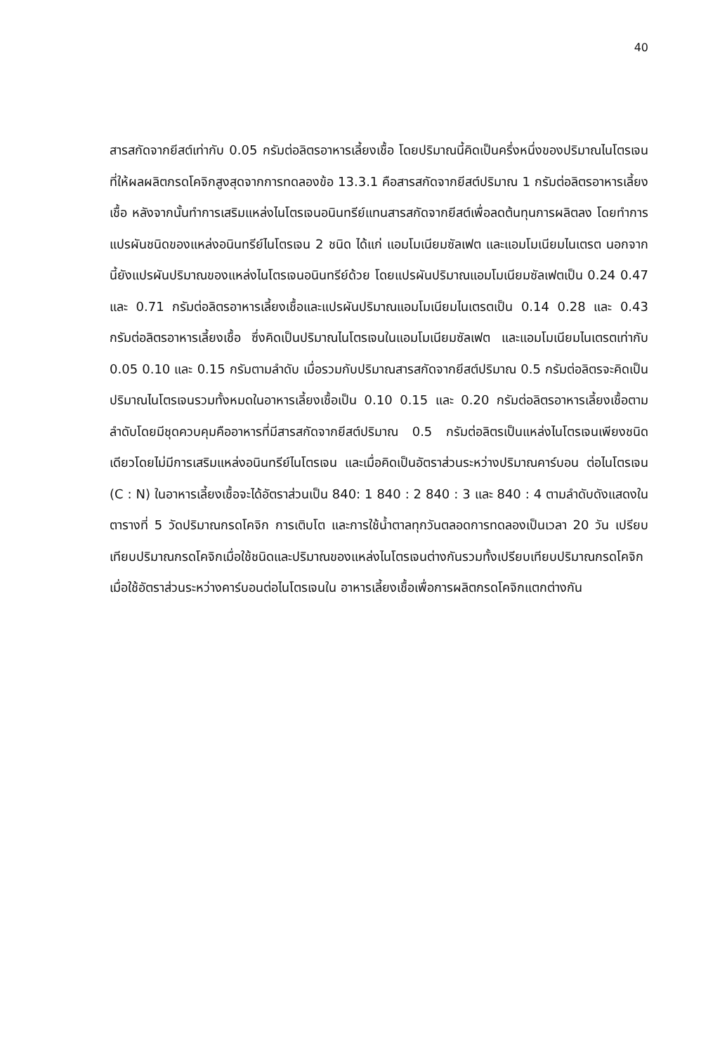40
สารสกัดจากยีสต์เท่ากับ 0.05 กรัมต่อลิตรอาหารเลี้ยงเชื้อ โดยปริมาณนี้คิดเป็นครึ่งหนึ่งของปริมาณไนโตรเจนที่ให้ผลผลิตกรดโคจิกสูงสุดจากการทดลองข้อ 13.3.1 คือสารสกัดจากยีสต์ปริมาณ 1 กรัมต่อลิตรอาหารเลี้ยงเชื้อ หลังจากนั้นทำการเสริมแหล่งไนโตรเจนอนินทรีย์แทนสารสกัดจากยีสต์เพื่อลดต้นทุนการผลิตลง โดยทำการแปรผันชนิดของแหล่งอนินทรีย์ไนโตรเจน 2 ชนิด ได้แก่ แอมโมเนียมซัลเฟต และแอมโมเนียมไนเตรต นอกจากนี้ยังแปรผันปริมาณของแหล่งไนโตรเจนอนินทรีย์ด้วย โดยแปรผันปริมาณแอมโมเนียมซัลเฟตเป็น 0.24 0.47 และ 0.71 กรัมต่อลิตรอาหารเลี้ยงเชื้อและแปรผันปริมาณแอมโมเนียมไนเตรตเป็น 0.14 0.28 และ 0.43 กรัมต่อลิตรอาหารเลี้ยงเชื้อ ซึ่งคิดเป็นปริมาณไนโตรเจนในแอมโมเนียมซัลเฟต และแอมโมเนียมไนเตรตเท่ากับ 0.05 0.10 และ 0.15 กรัมตามลำดับ เมื่อรวมกับปริมาณสารสกัดจากยีสต์ปริมาณ 0.5 กรัมต่อลิตรจะคิดเป็นปริมาณไนโตรเจนรวมทั้งหมดในอาหารเลี้ยงเชื้อเป็น 0.10 0.15 และ 0.20 กรัมต่อลิตรอาหารเลี้ยงเชื้อตามลำดับโดยมีชุดควบคุมคืออาหารที่มีสารสกัดจากยีสต์ปริมาณ 0.5 กรัมต่อลิตรเป็นแหล่งไนโตรเจนเพียงชนิดเดียวโดยไม่มีการเสริมแหล่งอนินทรีย์ไนโตรเจน และเมื่อคิดเป็นอัตราส่วนระหว่างปริมาณคาร์บอน ต่อไนโตรเจน (C : N) ในอาหารเลี้ยงเชื้อจะได้อัตราส่วนเป็น 840: 1 840 : 2 840 : 3 และ 840 : 4 ตามลำดับดังแสดงในตารางที่ 5 วัดปริมาณกรดโคจิก การเติบโต และการใช้น้ำตาลทุกวันตลอดการทดลองเป็นเวลา 20 วัน เปรียบเทียบปริมาณกรดโคจิกเมื่อใช้ชนิดและปริมาณของแหล่งไนโตรเจนต่างกันรวมทั้งเปรียบเทียบปริมาณกรดโคจิกเมื่อใช้อัตราส่วนระหว่างคาร์บอนต่อไนโตรเจนใน อาหารเลี้ยงเชื้อเพื่อการผลิตกรดโคจิกแตกต่างกัน